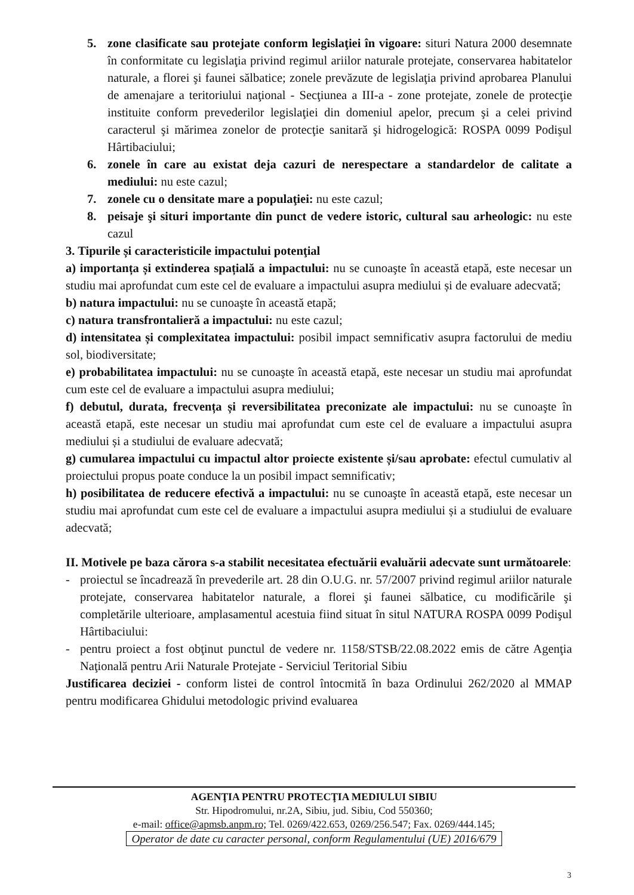5. zone clasificate sau protejate conform legislaţiei în vigoare: situri Natura 2000 desemnate în conformitate cu legislaţia privind regimul ariilor naturale protejate, conservarea habitatelor naturale, a florei şi faunei sălbatice; zonele prevăzute de legislaţia privind aprobarea Planului de amenajare a teritoriului naţional - Secţiunea a III-a - zone protejate, zonele de protecţie instituite conform prevederilor legislaţiei din domeniul apelor, precum şi a celei privind caracterul şi mărimea zonelor de protecţie sanitară şi hidrogelogică: ROSPA 0099 Podişul Hârtibaciului;
6. zonele în care au existat deja cazuri de nerespectare a standardelor de calitate a mediului: nu este cazul;
7. zonele cu o densitate mare a populaţiei: nu este cazul;
8. peisaje şi situri importante din punct de vedere istoric, cultural sau arheologic: nu este cazul
3. Tipurile și caracteristicile impactului potenţial
a) importanța și extinderea spațială a impactului: nu se cunoaşte în această etapă, este necesar un studiu mai aprofundat cum este cel de evaluare a impactului asupra mediului și de evaluare adecvată;
b) natura impactului: nu se cunoaşte în această etapă;
c) natura transfrontalieră a impactului: nu este cazul;
d) intensitatea și complexitatea impactului: posibil impact semnificativ asupra factorului de mediu sol, biodiversitate;
e) probabilitatea impactului: nu se cunoaşte în această etapă, este necesar un studiu mai aprofundat cum este cel de evaluare a impactului asupra mediului;
f) debutul, durata, frecvența și reversibilitatea preconizate ale impactului: nu se cunoaşte în această etapă, este necesar un studiu mai aprofundat cum este cel de evaluare a impactului asupra mediului și a studiului de evaluare adecvată;
g) cumularea impactului cu impactul altor proiecte existente și/sau aprobate: efectul cumulativ al proiectului propus poate conduce la un posibil impact semnificativ;
h) posibilitatea de reducere efectivă a impactului: nu se cunoaşte în această etapă, este necesar un studiu mai aprofundat cum este cel de evaluare a impactului asupra mediului și a studiului de evaluare adecvată;
II. Motivele pe baza cărora s-a stabilit necesitatea efectuării evaluării adecvate sunt următoarele:
- proiectul se încadrează în prevederile art. 28 din O.U.G. nr. 57/2007 privind regimul ariilor naturale protejate, conservarea habitatelor naturale, a florei şi faunei sălbatice, cu modificările şi completările ulterioare, amplasamentul acestuia fiind situat în situl NATURA ROSPA 0099 Podişul Hârtibaciului:
- pentru proiect a fost obţinut punctul de vedere nr. 1158/STSB/22.08.2022 emis de către Agenţia Naţională pentru Arii Naturale Protejate - Serviciul Teritorial Sibiu
Justificarea deciziei - conform listei de control întocmită în baza Ordinului 262/2020 al MMAP pentru modificarea Ghidului metodologic privind evaluarea
AGENŢIA PENTRU PROTECŢIA MEDIULUI SIBIU
Str. Hipodromului, nr.2A, Sibiu, jud. Sibiu, Cod 550360;
e-mail: office@apmsb.anpm.ro; Tel. 0269/422.653, 0269/256.547; Fax. 0269/444.145;
Operator de date cu caracter personal, conform Regulamentului (UE) 2016/679
3